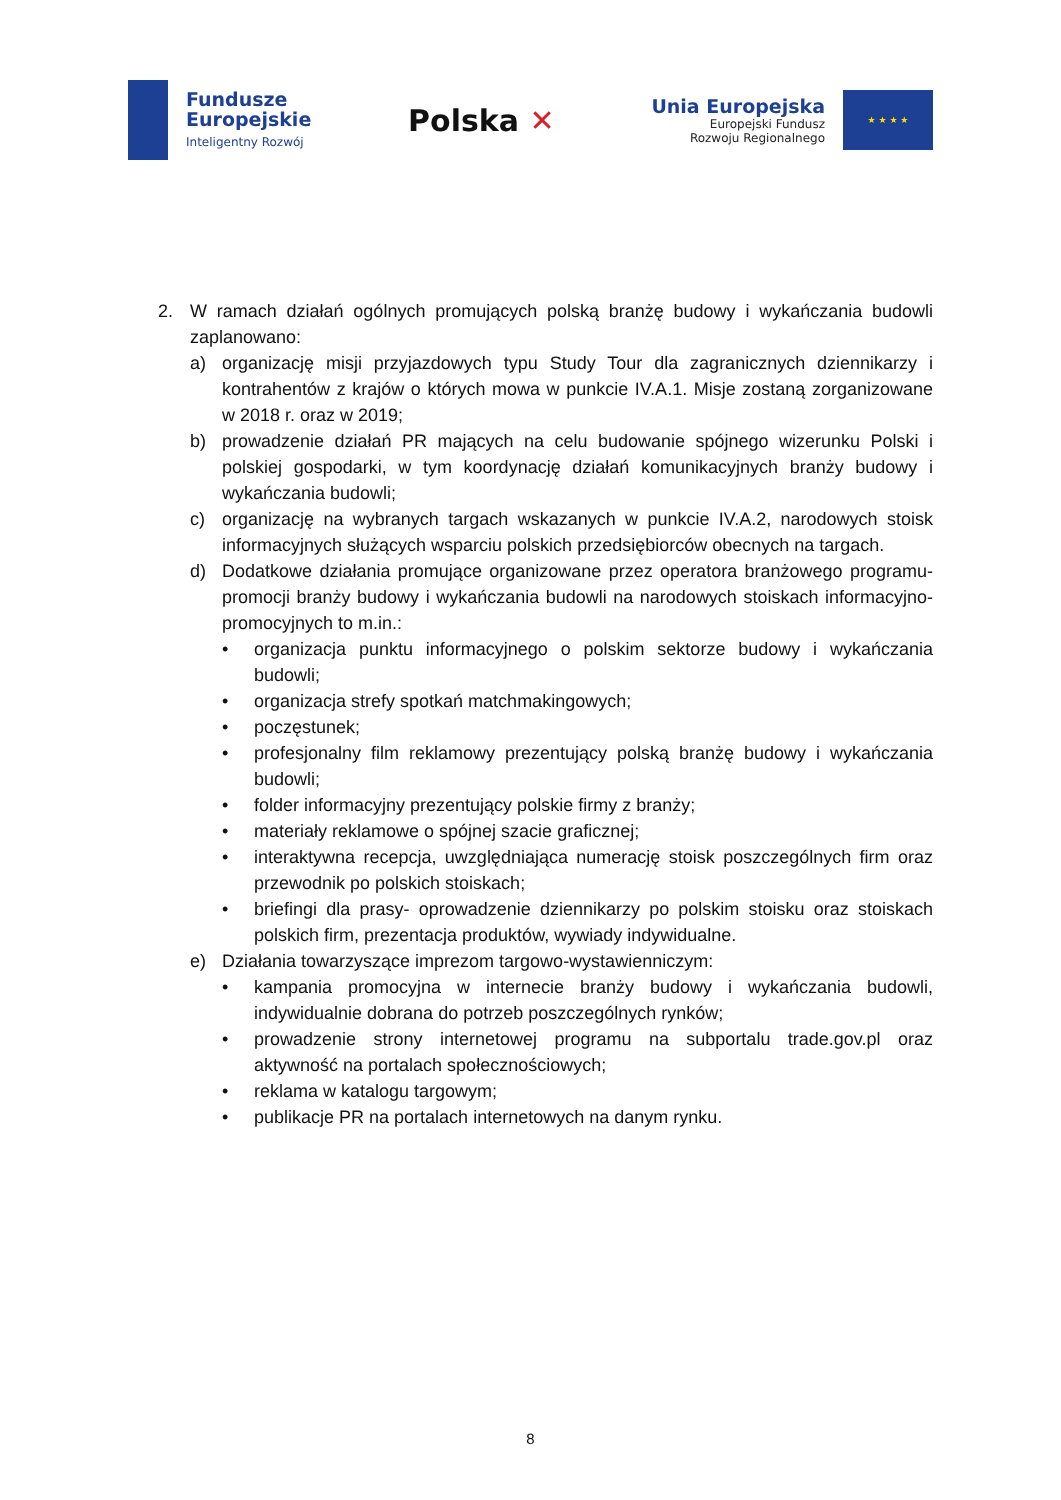Fundusze
Europejskie
Inteligentny Rozwój
Polska ✕
Unia Europejska
Europejski Fundusz
Rozwoju Regionalnego
★ ★ ★ ★
2. W ramach działań ogólnych promujących polską branżę budowy i wykańczania budowli zaplanowano:
a) organizację misji przyjazdowych typu Study Tour dla zagranicznych dziennikarzy i kontrahentów z krajów o których mowa w punkcie IV.A.1. Misje zostaną zorganizowane w 2018 r. oraz w 2019;
b) prowadzenie działań PR mających na celu budowanie spójnego wizerunku Polski i polskiej gospodarki, w tym koordynację działań komunikacyjnych branży budowy i wykańczania budowli;
c) organizację na wybranych targach wskazanych w punkcie IV.A.2, narodowych stoisk informacyjnych służących wsparciu polskich przedsiębiorców obecnych na targach.
d) Dodatkowe działania promujące organizowane przez operatora branżowego programu-promocji branży budowy i wykańczania budowli na narodowych stoiskach informacyjno-promocyjnych to m.in.:
• organizacja punktu informacyjnego o polskim sektorze budowy i wykańczania budowli;
• organizacja strefy spotkań matchmakingowych;
• poczęstunek;
• profesjonalny film reklamowy prezentujący polską branżę budowy i wykańczania budowli;
• folder informacyjny prezentujący polskie firmy z branży;
• materiały reklamowe o spójnej szacie graficznej;
• interaktywna recepcja, uwzględniająca numerację stoisk poszczególnych firm oraz przewodnik po polskich stoiskach;
• briefingi dla prasy- oprowadzenie dziennikarzy po polskim stoisku oraz stoiskach polskich firm, prezentacja produktów, wywiady indywidualne.
e) Działania towarzyszące imprezom targowo-wystawienniczym:
• kampania promocyjna w internecie branży budowy i wykańczania budowli, indywidualnie dobrana do potrzeb poszczególnych rynków;
• prowadzenie strony internetowej programu na subportalu trade.gov.pl oraz aktywność na portalach społecznościowych;
• reklama w katalogu targowym;
• publikacje PR na portalach internetowych na danym rynku.
8